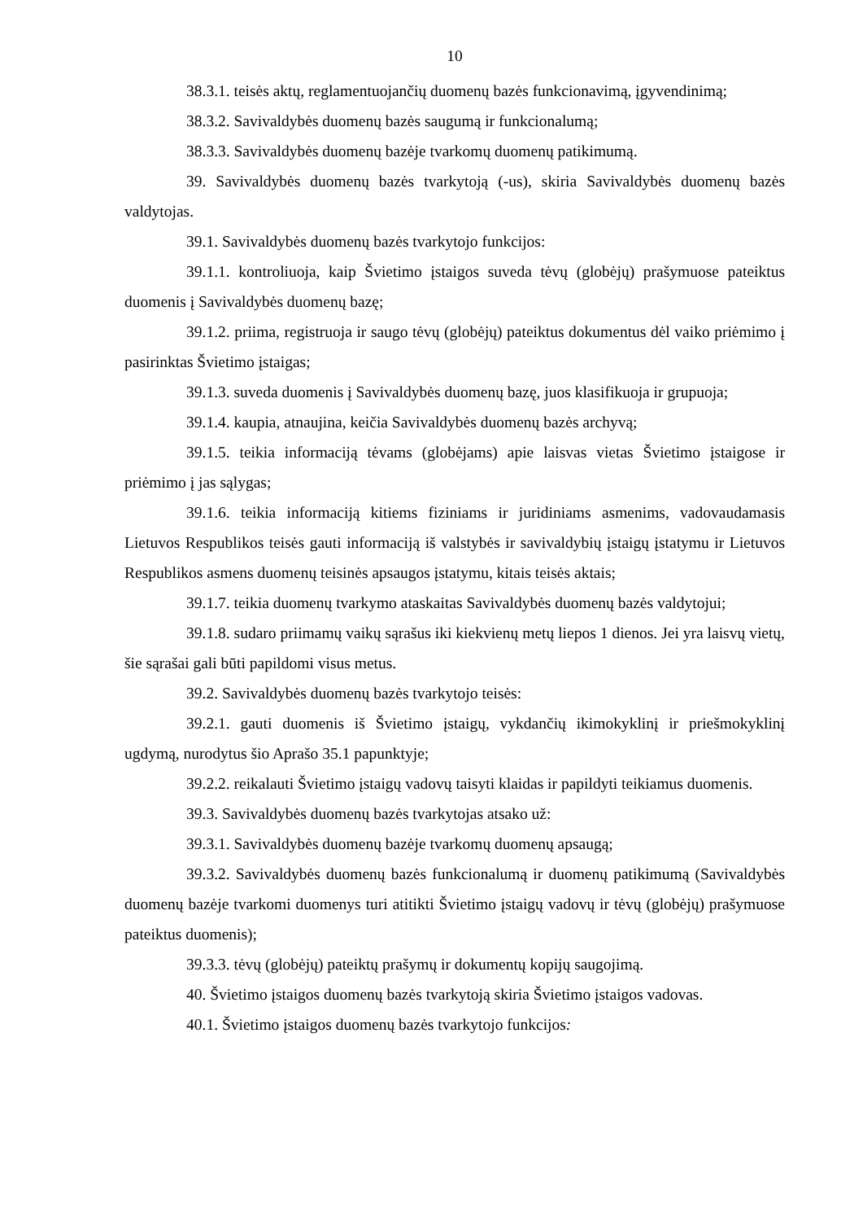10
38.3.1. teisės aktų, reglamentuojančių duomenų bazės funkcionavimą, įgyvendinimą;
38.3.2. Savivaldybės duomenų bazės saugumą ir funkcionalumą;
38.3.3. Savivaldybės duomenų bazėje tvarkomų duomenų patikimumą.
39. Savivaldybės duomenų bazės tvarkytoją (-us), skiria Savivaldybės duomenų bazės valdytojas.
39.1. Savivaldybės duomenų bazės tvarkytojo funkcijos:
39.1.1. kontroliuoja, kaip Švietimo įstaigos suveda tėvų (globėjų) prašymuose pateiktus duomenis į Savivaldybės duomenų bazę;
39.1.2. priima, registruoja ir saugo tėvų (globėjų) pateiktus dokumentus dėl vaiko priėmimo į pasirinktas Švietimo įstaigas;
39.1.3. suveda duomenis į Savivaldybės duomenų bazę, juos klasifikuoja ir grupuoja;
39.1.4. kaupia, atnaujina, keičia Savivaldybės duomenų bazės archyvą;
39.1.5. teikia informaciją tėvams (globėjams) apie laisvas vietas Švietimo įstaigose ir priėmimo į jas sąlygas;
39.1.6. teikia informaciją kitiems fiziniams ir juridiniams asmenims, vadovaudamasis Lietuvos Respublikos teisės gauti informaciją iš valstybės ir savivaldybių įstaigų įstatymu ir Lietuvos Respublikos asmens duomenų teisinės apsaugos įstatymu, kitais teisės aktais;
39.1.7. teikia duomenų tvarkymo ataskaitas Savivaldybės duomenų bazės valdytojui;
39.1.8. sudaro priimamų vaikų sąrašus iki kiekvienų metų liepos 1 dienos. Jei yra laisvų vietų, šie sąrašai gali būti papildomi visus metus.
39.2. Savivaldybės duomenų bazės tvarkytojo teisės:
39.2.1. gauti duomenis iš Švietimo įstaigų, vykdančių ikimokyklinį ir priešmokyklinį ugdymą, nurodytus šio Aprašo 35.1 papunktyje;
39.2.2. reikalauti Švietimo įstaigų vadovų taisyti klaidas ir papildyti teikiamus duomenis.
39.3. Savivaldybės duomenų bazės tvarkytojas atsako už:
39.3.1. Savivaldybės duomenų bazėje tvarkomų duomenų apsaugą;
39.3.2. Savivaldybės duomenų bazės funkcionalumą ir duomenų patikimumą (Savivaldybės duomenų bazėje tvarkomi duomenys turi atitikti Švietimo įstaigų vadovų ir tėvų (globėjų) prašymuose pateiktus duomenis);
39.3.3. tėvų (globėjų) pateiktų prašymų ir dokumentų kopijų saugojimą.
40. Švietimo įstaigos duomenų bazės tvarkytoją skiria Švietimo įstaigos vadovas.
40.1. Švietimo įstaigos duomenų bazės tvarkytojo funkcijos: